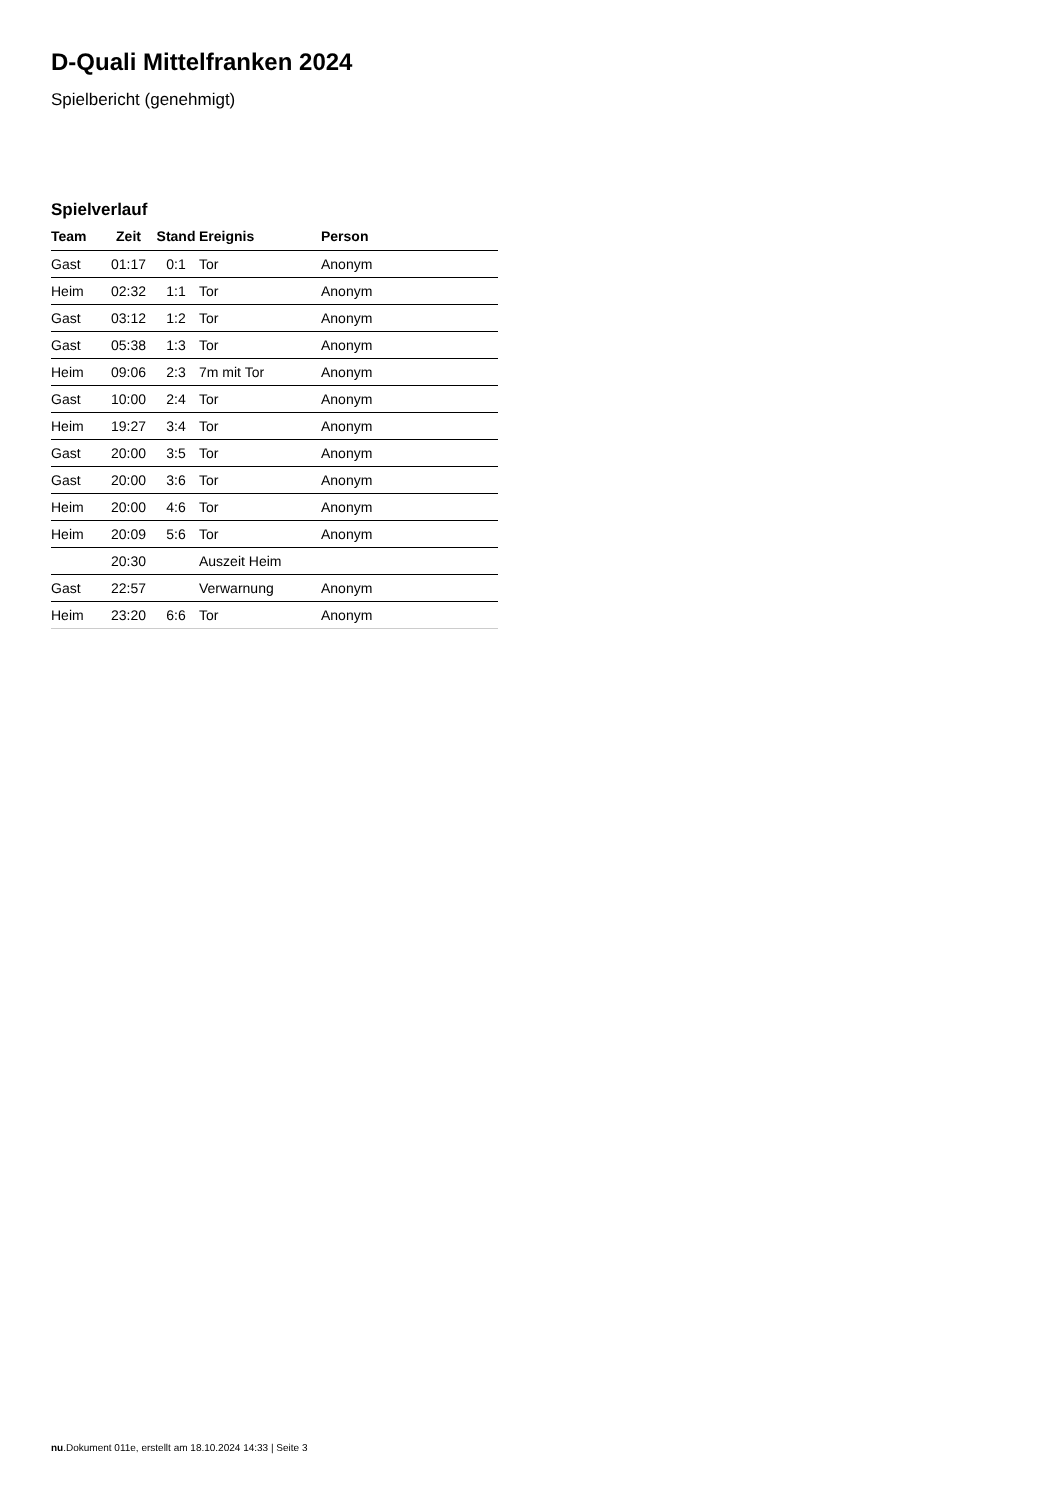D-Quali Mittelfranken 2024
Spielbericht (genehmigt)
Spielverlauf
| Team | Zeit | Stand | Ereignis | Person |
| --- | --- | --- | --- | --- |
| Gast | 01:17 | 0:1 | Tor | Anonym |
| Heim | 02:32 | 1:1 | Tor | Anonym |
| Gast | 03:12 | 1:2 | Tor | Anonym |
| Gast | 05:38 | 1:3 | Tor | Anonym |
| Heim | 09:06 | 2:3 | 7m mit Tor | Anonym |
| Gast | 10:00 | 2:4 | Tor | Anonym |
| Heim | 19:27 | 3:4 | Tor | Anonym |
| Gast | 20:00 | 3:5 | Tor | Anonym |
| Gast | 20:00 | 3:6 | Tor | Anonym |
| Heim | 20:00 | 4:6 | Tor | Anonym |
| Heim | 20:09 | 5:6 | Tor | Anonym |
| | 20:30 | | Auszeit Heim | |
| Gast | 22:57 | | Verwarnung | Anonym |
| Heim | 23:20 | 6:6 | Tor | Anonym |
nu.Dokument 011e, erstellt am 18.10.2024 14:33 | Seite 3